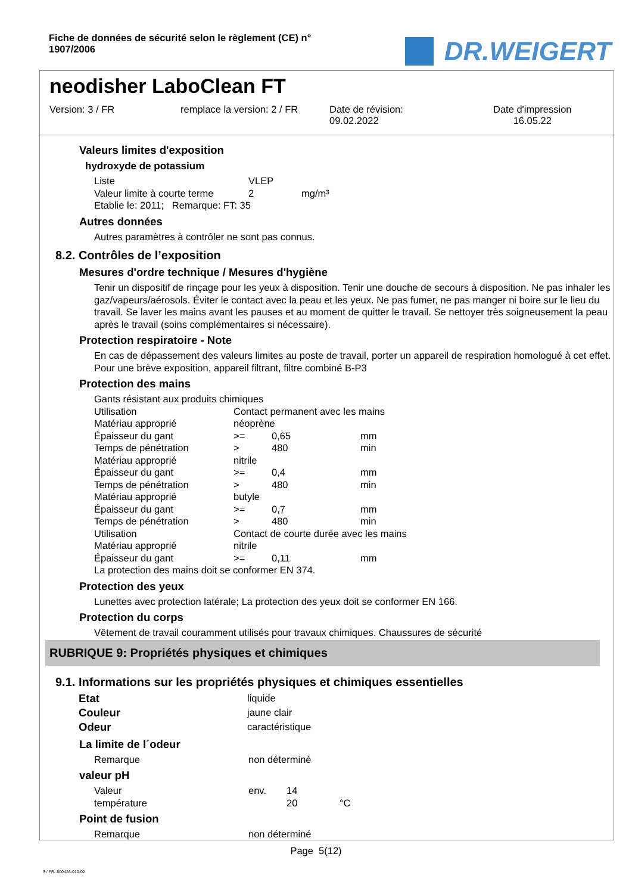Fiche de données de sécurité selon le règlement (CE) n° 1907/2006
DR.WEIGERT
neodisher LaboClean FT
Version: 3 / FR remplace la version: 2 / FR
Date de révision:
09.02.2022
Date d'impression
16.05.22
Valeurs limites d'exposition
hydroxyde de potassium
| Liste | VLEP | |
| Valeur limite à courte terme | 2 | mg/m³ |
Etablie le: 2011; Remarque: FT: 35
Autres données
Autres paramètres à contrôler ne sont pas connus.
8.2. Contrôles de l’exposition
Mesures d'ordre technique / Mesures d'hygiène
Tenir un dispositif de rinçage pour les yeux à disposition. Tenir une douche de secours à disposition. Ne pas inhaler les gaz/vapeurs/aérosols. Éviter le contact avec la peau et les yeux. Ne pas fumer, ne pas manger ni boire sur le lieu du travail. Se laver les mains avant les pauses et au moment de quitter le travail. Se nettoyer très soigneusement la peau après le travail (soins complémentaires si nécessaire).
Protection respiratoire - Note
En cas de dépassement des valeurs limites au poste de travail, porter un appareil de respiration homologué à cet effet. Pour une brève exposition, appareil filtrant, filtre combiné B-P3
Protection des mains
Gants résistant aux produits chimiques
| Utilisation | Contact permanent avec les mains | | |
| Matériau approprié | néoprène | | |
| Épaisseur du gant | >= | 0,65 | mm |
| Temps de pénétration | > | 480 | min |
| Matériau approprié | nitrile | | |
| Épaisseur du gant | >= | 0,4 | mm |
| Temps de pénétration | > | 480 | min |
| Matériau approprié | butyle | | |
| Épaisseur du gant | >= | 0,7 | mm |
| Temps de pénétration | > | 480 | min |
| Utilisation | Contact de courte durée avec les mains | | |
| Matériau approprié | nitrile | | |
| Épaisseur du gant | >= | 0,11 | mm |
La protection des mains doit se conformer EN 374.
Protection des yeux
Lunettes avec protection latérale; La protection des yeux doit se conformer EN 166.
Protection du corps
Vêtement de travail couramment utilisés pour travaux chimiques. Chaussures de sécurité
RUBRIQUE 9: Propriétés physiques et chimiques
9.1. Informations sur les propriétés physiques et chimiques essentielles
| Etat | liquide |
| Couleur | jaune clair |
| Odeur | caractéristique |
La limite de l´odeur
| Remarque | non déterminé |
valeur pH
| Valeur | env. | 14 | |
| température | | 20 | °C |
Point de fusion
| Remarque | non déterminé |
Page 5(12)
3 / FR- 800426-010-02